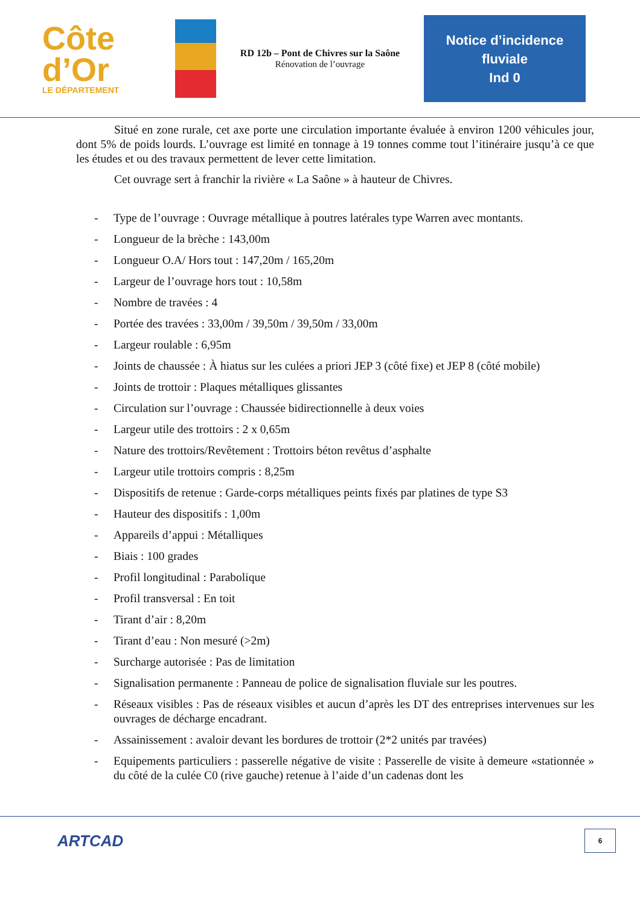Côte
d’Or
LE DÉPARTEMENT
RD 12b – Pont de Chivres sur la Saône
Rénovation de l’ouvrage
Notice d’incidence
fluviale
Ind 0
Situé en zone rurale, cet axe porte une circulation importante évaluée à environ 1200 véhicules jour, dont 5% de poids lourds. L’ouvrage est limité en tonnage à 19 tonnes comme tout l’itinéraire jusqu’à ce que les études et ou des travaux permettent de lever cette limitation.
Cet ouvrage sert à franchir la rivière « La Saône » à hauteur de Chivres.
- Type de l’ouvrage : Ouvrage métallique à poutres latérales type Warren avec montants.
- Longueur de la brèche : 143,00m
- Longueur O.A/ Hors tout : 147,20m / 165,20m
- Largeur de l’ouvrage hors tout : 10,58m
- Nombre de travées : 4
- Portée des travées : 33,00m / 39,50m / 39,50m / 33,00m
- Largeur roulable : 6,95m
- Joints de chaussée : À hiatus sur les culées a priori JEP 3 (côté fixe) et JEP 8 (côté mobile)
- Joints de trottoir : Plaques métalliques glissantes
- Circulation sur l’ouvrage : Chaussée bidirectionnelle à deux voies
- Largeur utile des trottoirs : 2 x 0,65m
- Nature des trottoirs/Revêtement : Trottoirs béton revêtus d’asphalte
- Largeur utile trottoirs compris : 8,25m
- Dispositifs de retenue : Garde-corps métalliques peints fixés par platines de type S3
- Hauteur des dispositifs : 1,00m
- Appareils d’appui : Métalliques
- Biais : 100 grades
- Profil longitudinal : Parabolique
- Profil transversal : En toit
- Tirant d’air : 8,20m
- Tirant d’eau : Non mesuré (>2m)
- Surcharge autorisée : Pas de limitation
- Signalisation permanente : Panneau de police de signalisation fluviale sur les poutres.
- Réseaux visibles : Pas de réseaux visibles et aucun d’après les DT des entreprises intervenues sur les ouvrages de décharge encadrant.
- Assainissement : avaloir devant les bordures de trottoir (2*2 unités par travées)
- Equipements particuliers : passerelle négative de visite : Passerelle de visite à demeure «stationnée » du côté de la culée C0 (rive gauche) retenue à l’aide d’un cadenas dont les
ARTCAD
6